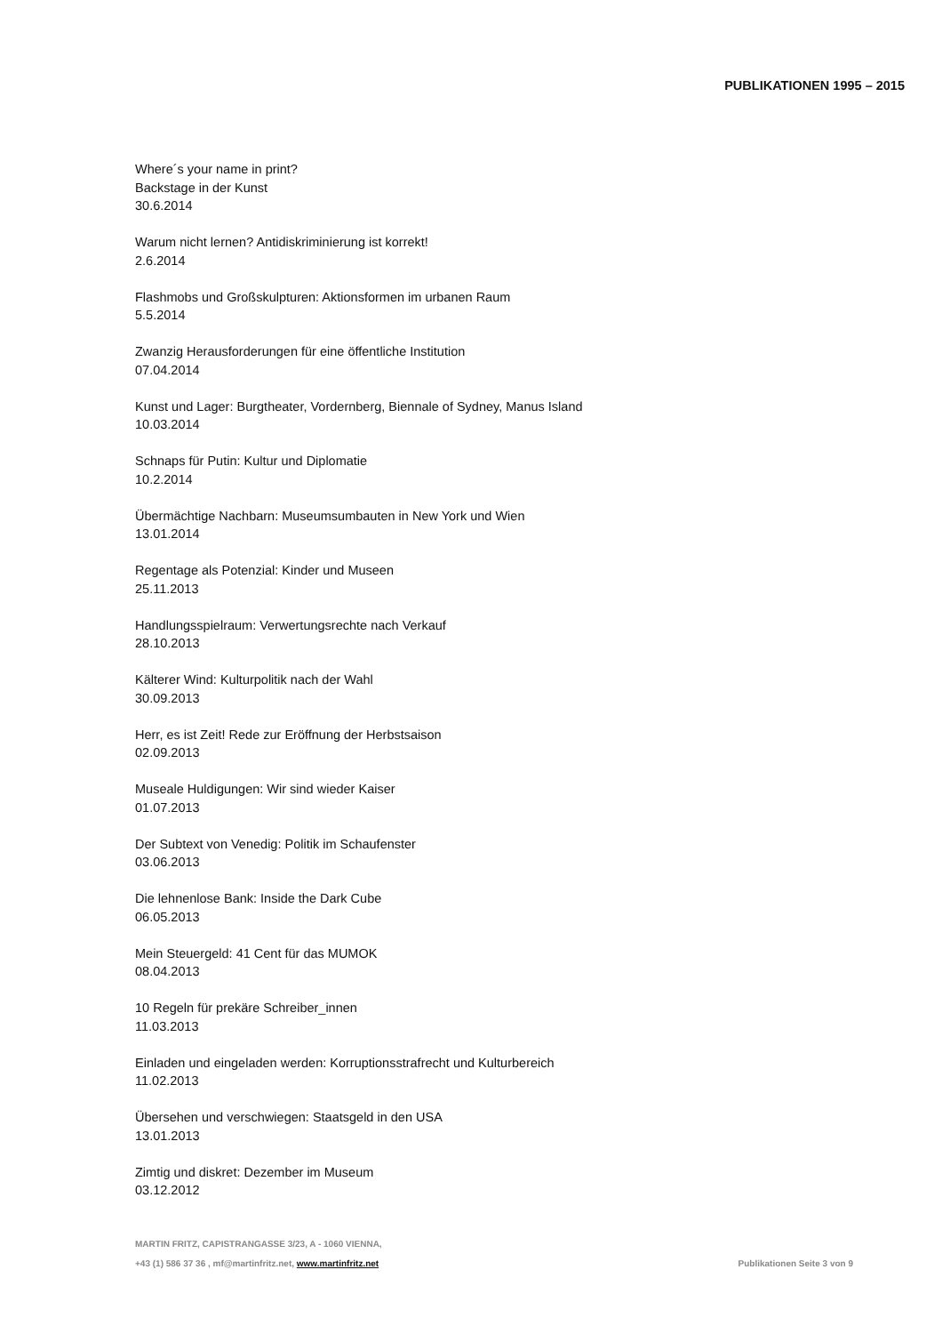PUBLIKATIONEN 1995 – 2015
Where´s your name in print?
Backstage in der Kunst
30.6.2014
Warum nicht lernen? Antidiskriminierung ist korrekt!
2.6.2014
Flashmobs und Großskulpturen: Aktionsformen im urbanen Raum
5.5.2014
Zwanzig Herausforderungen für eine öffentliche Institution
07.04.2014
Kunst und Lager: Burgtheater, Vordernberg, Biennale of Sydney, Manus Island
10.03.2014
Schnaps für Putin: Kultur und Diplomatie
10.2.2014
Übermächtige Nachbarn: Museumsumbauten in New York und Wien
13.01.2014
Regentage als Potenzial: Kinder und Museen
25.11.2013
Handlungsspielraum: Verwertungsrechte nach Verkauf
28.10.2013
Kälterer Wind: Kulturpolitik nach der Wahl
30.09.2013
Herr, es ist Zeit! Rede zur Eröffnung der Herbstsaison
02.09.2013
Museale Huldigungen: Wir sind wieder Kaiser
01.07.2013
Der Subtext von Venedig: Politik im Schaufenster
03.06.2013
Die lehnenlose Bank: Inside the Dark Cube
06.05.2013
Mein Steuergeld: 41 Cent für das MUMOK
08.04.2013
10 Regeln für prekäre Schreiber_innen
11.03.2013
Einladen und eingeladen werden: Korruptionsstrafrecht und Kulturbereich
11.02.2013
Übersehen und verschwiegen: Staatsgeld in den USA
13.01.2013
Zimtig und diskret: Dezember im Museum
03.12.2012
MARTIN FRITZ, CAPISTRANGASSE 3/23, A - 1060 VIENNA,
+43 (1) 586 37 36 , mf@martinfritz.net, www.martinfritz.net Publikationen Seite 3 von 9